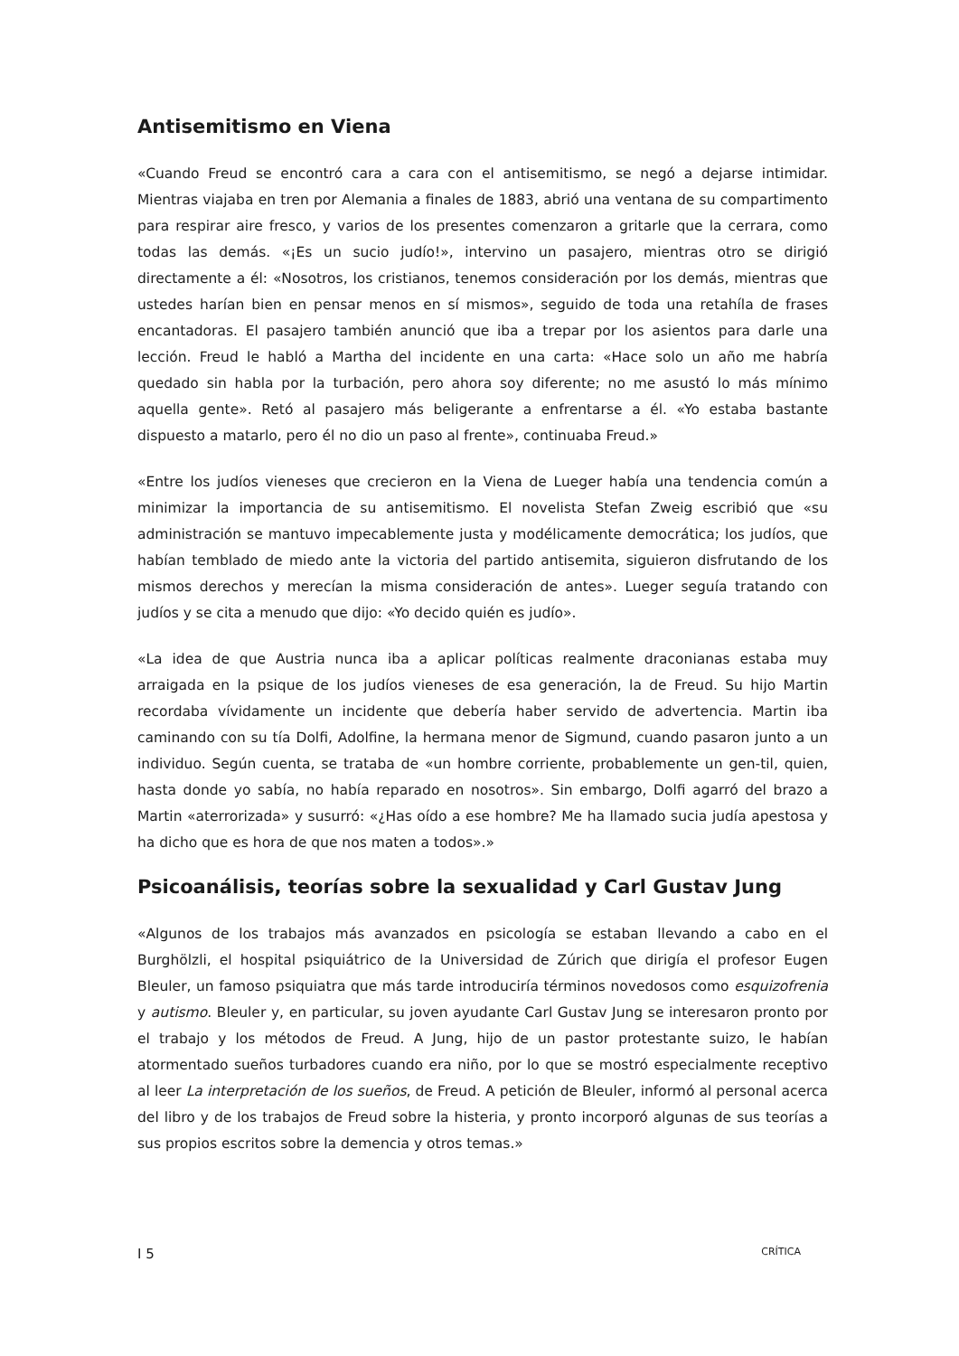Antisemitismo en Viena
«Cuando Freud se encontró cara a cara con el antisemitismo, se negó a dejarse intimidar. Mientras viajaba en tren por Alemania a finales de 1883, abrió una ventana de su compartimento para respirar aire fresco, y varios de los presentes comenzaron a gritarle que la cerrara, como todas las demás. «¡Es un sucio judío!», intervino un pasajero, mientras otro se dirigió directamente a él: «Nosotros, los cristianos, tenemos consideración por los demás, mientras que ustedes harían bien en pensar menos en sí mismos», seguido de toda una retahíla de frases encantadoras. El pasajero también anunció que iba a trepar por los asientos para darle una lección. Freud le habló a Martha del incidente en una carta: «Hace solo un año me habría quedado sin habla por la turbación, pero ahora soy diferente; no me asustó lo más mínimo aquella gente». Retó al pasajero más beligerante a enfrentarse a él. «Yo estaba bastante dispuesto a matarlo, pero él no dio un paso al frente», continuaba Freud.»
«Entre los judíos vieneses que crecieron en la Viena de Lueger había una tendencia común a minimizar la importancia de su antisemitismo. El novelista Stefan Zweig escribió que «su administración se mantuvo impecablemente justa y modélicamente democrática; los judíos, que habían temblado de miedo ante la victoria del partido antisemita, siguieron disfrutando de los mismos derechos y merecían la misma consideración de antes». Lueger seguía tratando con judíos y se cita a menudo que dijo: «Yo decido quién es judío».
«La idea de que Austria nunca iba a aplicar políticas realmente draconianas estaba muy arraigada en la psique de los judíos vieneses de esa generación, la de Freud. Su hijo Martin recordaba vívidamente un incidente que debería haber servido de advertencia. Martin iba caminando con su tía Dolfi, Adolfine, la hermana menor de Sigmund, cuando pasaron junto a un individuo. Según cuenta, se trataba de «un hombre corriente, probablemente un gen-til, quien, hasta donde yo sabía, no había reparado en nosotros». Sin embargo, Dolfi agarró del brazo a Martin «aterrorizada» y susurró: «¿Has oído a ese hombre? Me ha llamado sucia judía apestosa y ha dicho que es hora de que nos maten a todos».»
Psicoanálisis, teorías sobre la sexualidad y Carl Gustav Jung
«Algunos de los trabajos más avanzados en psicología se estaban llevando a cabo en el Burghölzli, el hospital psiquiátrico de la Universidad de Zúrich que dirigía el profesor Eugen Bleuler, un famoso psiquiatra que más tarde introduciría términos novedosos como esquizofrenia y autismo. Bleuler y, en particular, su joven ayudante Carl Gustav Jung se interesaron pronto por el trabajo y los métodos de Freud. A Jung, hijo de un pastor protestante suizo, le habían atormentado sueños turbadores cuando era niño, por lo que se mostró especialmente receptivo al leer La interpretación de los sueños, de Freud. A petición de Bleuler, informó al personal acerca del libro y de los trabajos de Freud sobre la histeria, y pronto incorporó algunas de sus teorías a sus propios escritos sobre la demencia y otros temas.»
I 5 CRÍTICA